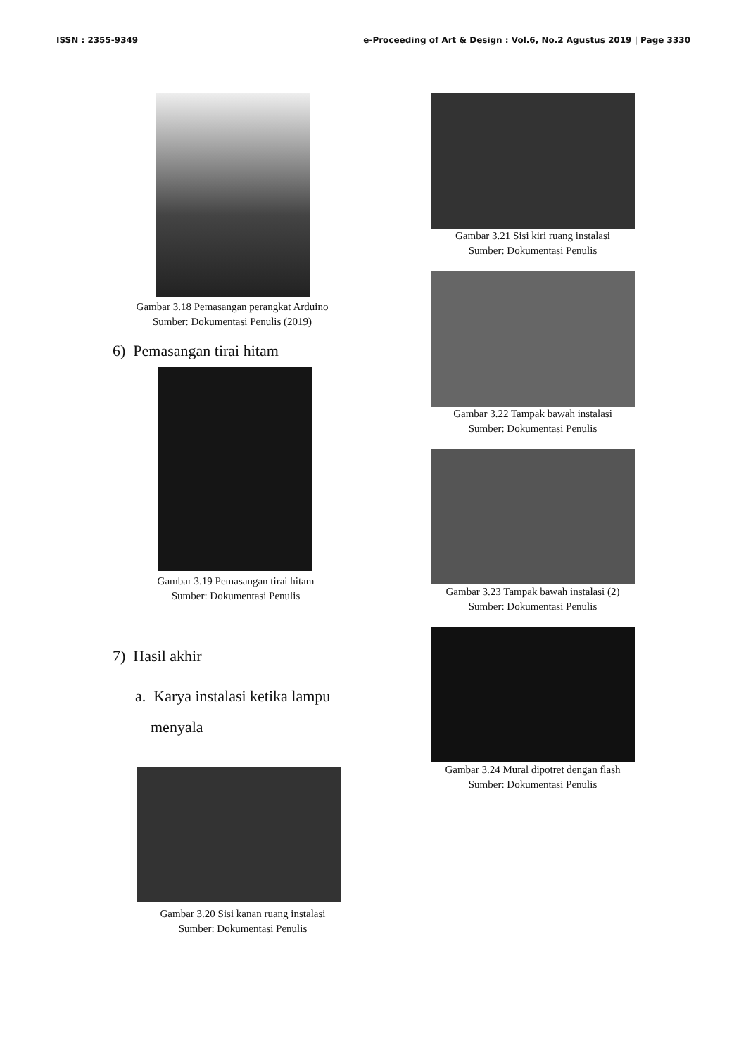ISSN : 2355-9349 e-Proceeding of Art & Design : Vol.6, No.2 Agustus 2019 | Page 3330
Gambar 3.18 Pemasangan perangkat Arduino
Sumber: Dokumentasi Penulis (2019)
6) Pemasangan tirai hitam
Gambar 3.19 Pemasangan tirai hitam
Sumber: Dokumentasi Penulis
7) Hasil akhir
a. Karya instalasi ketika lampu
menyala
Gambar 3.20 Sisi kanan ruang instalasi
Sumber: Dokumentasi Penulis
Gambar 3.21 Sisi kiri ruang instalasi
Sumber: Dokumentasi Penulis
Gambar 3.22 Tampak bawah instalasi
Sumber: Dokumentasi Penulis
Gambar 3.23 Tampak bawah instalasi (2)
Sumber: Dokumentasi Penulis
Gambar 3.24 Mural dipotret dengan flash
Sumber: Dokumentasi Penulis